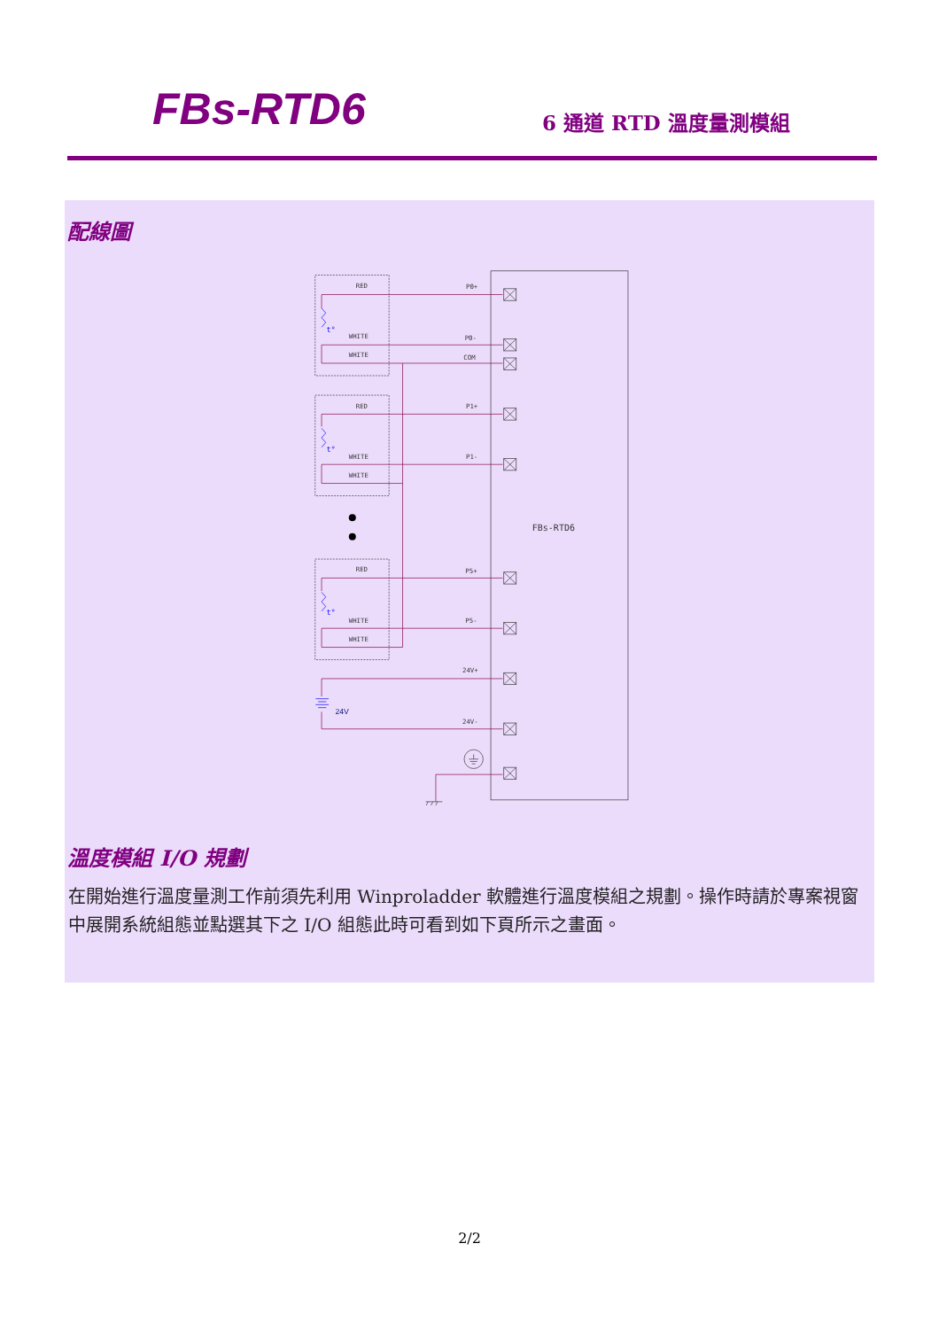FBs-RTD6
6 通道 RTD 溫度量測模組
配線圖
FBs-RTD6
RED
WHITE
WHITE
RED
WHITE
WHITE
RED
WHITE
WHITE
P0+
P0-
COM
P1+
P1-
P5+
P5-
24V+
24V-
24V
t°
t°
t°
溫度模組 I/O 規劃
在開始進行溫度量測工作前須先利用 Winproladder 軟體進行溫度模組之規劃。操作時請於專案視窗中展開系統組態並點選其下之 I/O 組態此時可看到如下頁所示之畫面。
2/2